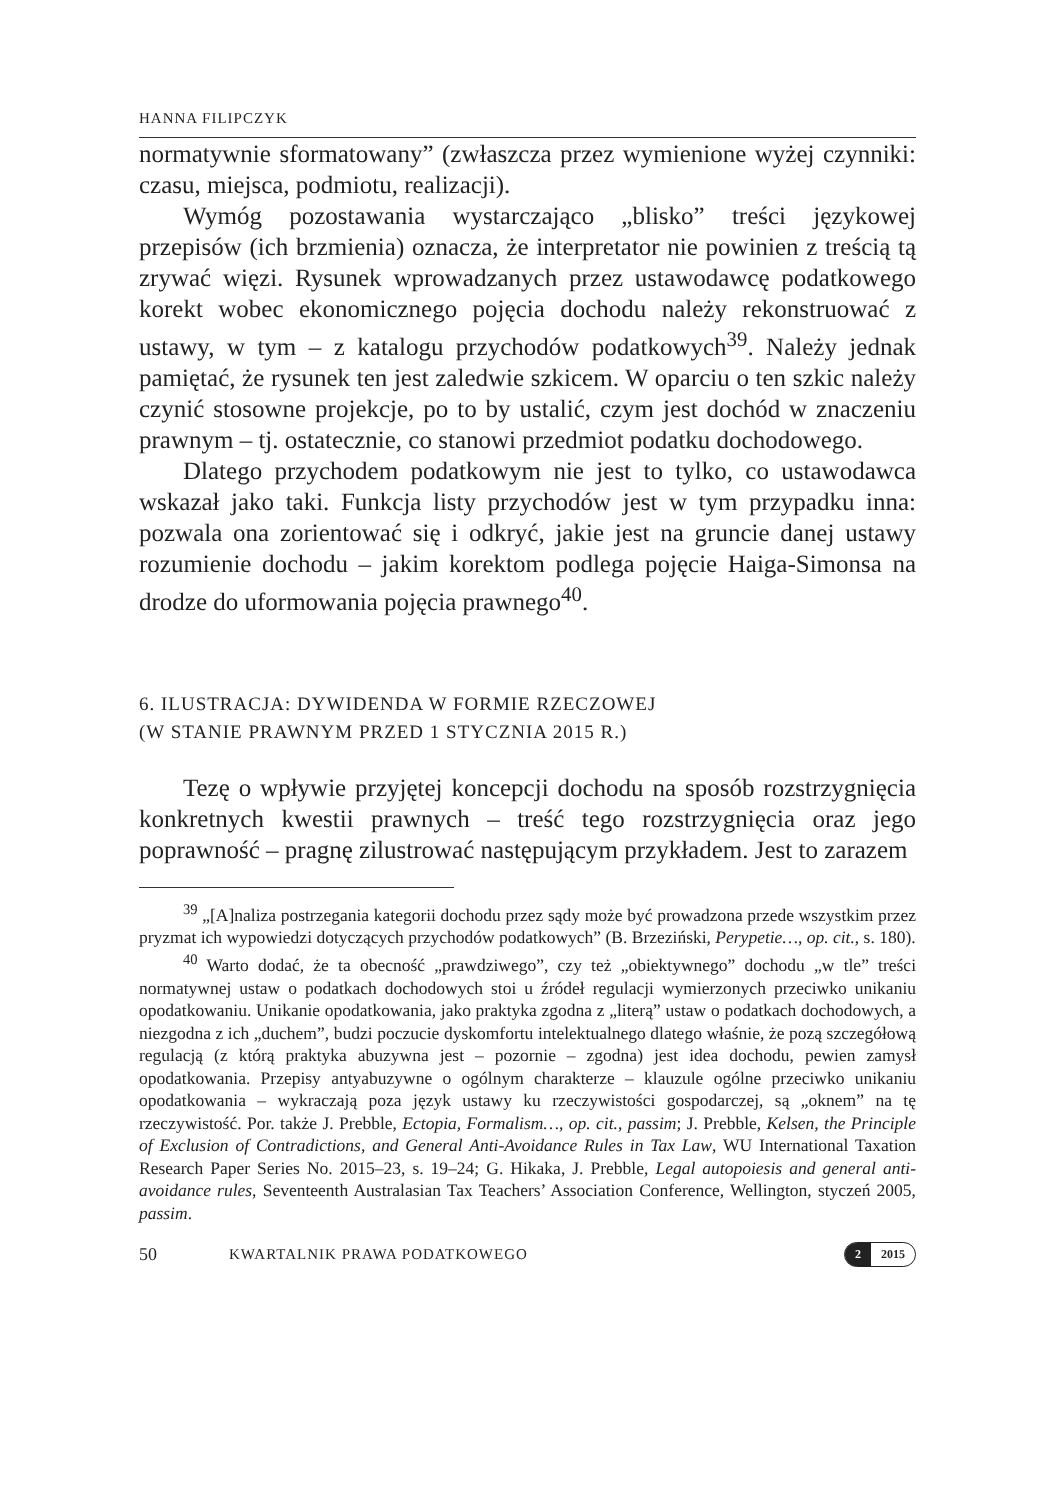HANNA FILIPCZYK
normatywnie sformatowany” (zwłaszcza przez wymienione wyżej czynniki: czasu, miejsca, podmiotu, realizacji).
Wymóg pozostawania wystarczająco „blisko” treści językowej przepisów (ich brzmienia) oznacza, że interpretator nie powinien z treścią tą zrywać więzi. Rysunek wprowadzanych przez ustawodawcę podatkowego korekt wobec ekonomicznego pojęcia dochodu należy rekonstruować z ustawy, w tym – z katalogu przychodów podatkowych<sup>39</sup>. Należy jednak pamiętać, że rysunek ten jest zaledwie szkicem. W oparciu o ten szkic należy czynić stosowne projekcje, po to by ustalić, czym jest dochód w znaczeniu prawnym – tj. ostatecznie, co stanowi przedmiot podatku dochodowego.
Dlatego przychodem podatkowym nie jest to tylko, co ustawodawca wskazał jako taki. Funkcja listy przychodów jest w tym przypadku inna: pozwala ona zorientować się i odkryć, jakie jest na gruncie danej ustawy rozumienie dochodu – jakim korektom podlega pojęcie Haiga-Simonsa na drodze do uformowania pojęcia prawnego<sup>40</sup>.
6. ILUSTRACJA: DYWIDENDA W FORMIE RZECZOWEJ
(W STANIE PRAWNYM PRZED 1 STYCZNIA 2015 R.)
Tezę o wpływie przyjętej koncepcji dochodu na sposób rozstrzygnięcia konkretnych kwestii prawnych – treść tego rozstrzygnięcia oraz jego poprawność – pragnę zilustrować następującym przykładem. Jest to zarazem
<sup>39</sup> „[A]naliza postrzegania kategorii dochodu przez sądy może być prowadzona przede wszystkim przez pryzmat ich wypowiedzi dotyczących przychodów podatkowych” (B. Brzeziński, Perypetie…, op. cit., s. 180).
<sup>40</sup> Warto dodać, że ta obecność „prawdziwego”, czy też „obiektywnego” dochodu „w tle” treści normatywnej ustaw o podatkach dochodowych stoi u źródeł regulacji wymierzonych przeciwko unikaniu opodatkowaniu. Unikanie opodatkowania, jako praktyka zgodna z „literą” ustaw o podatkach dochodowych, a niezgodna z ich „duchem”, budzi poczucie dyskomfortu intelektualnego dlatego właśnie, że pozą szczegółową regulacją (z którą praktyka abuzywna jest – pozornie – zgodna) jest idea dochodu, pewien zamysł opodatkowania. Przepisy antyabuzywne o ogólnym charakterze – klauzule ogólne przeciwko unikaniu opodatkowania – wykraczają poza język ustawy ku rzeczywistości gospodarczej, są „oknem” na tę rzeczywistość. Por. także J. Prebble, Ectopia, Formalism…, op. cit., passim; J. Prebble, Kelsen, the Principle of Exclusion of Contradictions, and General Anti-Avoidance Rules in Tax Law, WU International Taxation Research Paper Series No. 2015–23, s. 19–24; G. Hikaka, J. Prebble, Legal autopoiesis and general anti-avoidance rules, Seventeenth Australasian Tax Teachers’ Association Conference, Wellington, styczeń 2005, passim.
50 KWARTALNIK PRAWA PODATKOWEGO
2 2015